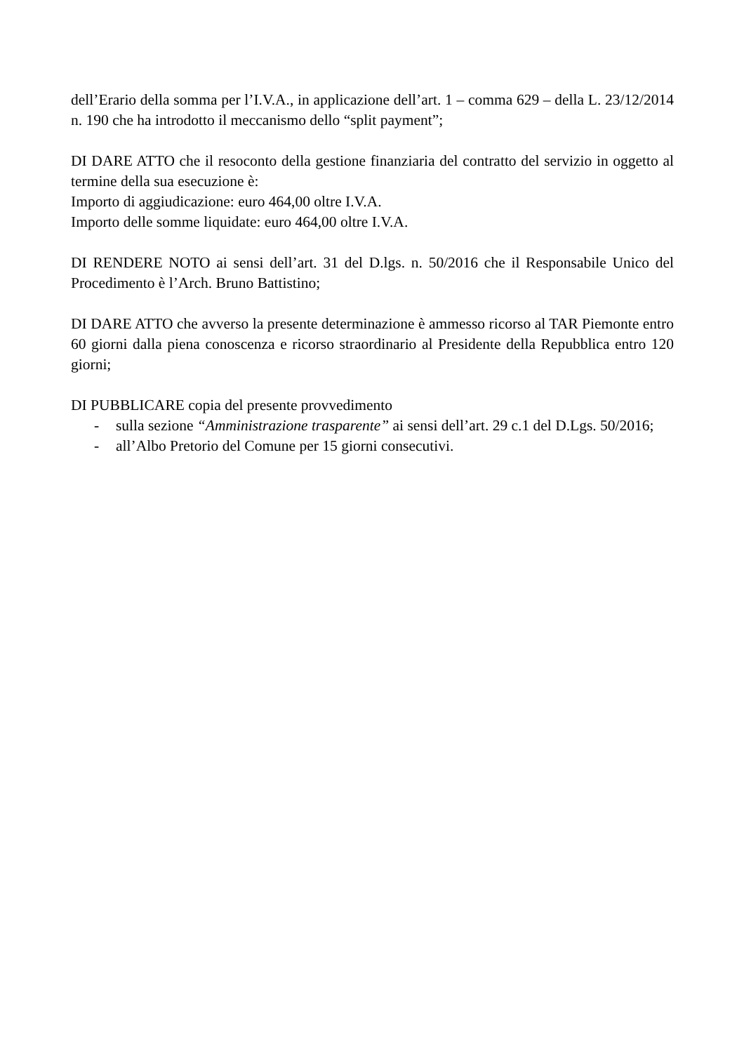dell’Erario della somma per l’I.V.A., in applicazione dell’art. 1 – comma 629 – della L. 23/12/2014 n. 190 che ha introdotto il meccanismo dello “split payment”;
DI DARE ATTO che il resoconto della gestione finanziaria del contratto del servizio in oggetto al termine della sua esecuzione è:
Importo di aggiudicazione: euro 464,00 oltre I.V.A.
Importo delle somme liquidate: euro 464,00 oltre I.V.A.
DI RENDERE NOTO ai sensi dell’art. 31 del D.lgs. n. 50/2016 che il Responsabile Unico del Procedimento è l’Arch. Bruno Battistino;
DI DARE ATTO che avverso la presente determinazione è ammesso ricorso al TAR Piemonte entro 60 giorni dalla piena conoscenza e ricorso straordinario al Presidente della Repubblica entro 120 giorni;
DI PUBBLICARE copia del presente provvedimento
- sulla sezione “Amministrazione trasparente” ai sensi dell’art. 29 c.1 del D.Lgs. 50/2016;
- all’Albo Pretorio del Comune per 15 giorni consecutivi.